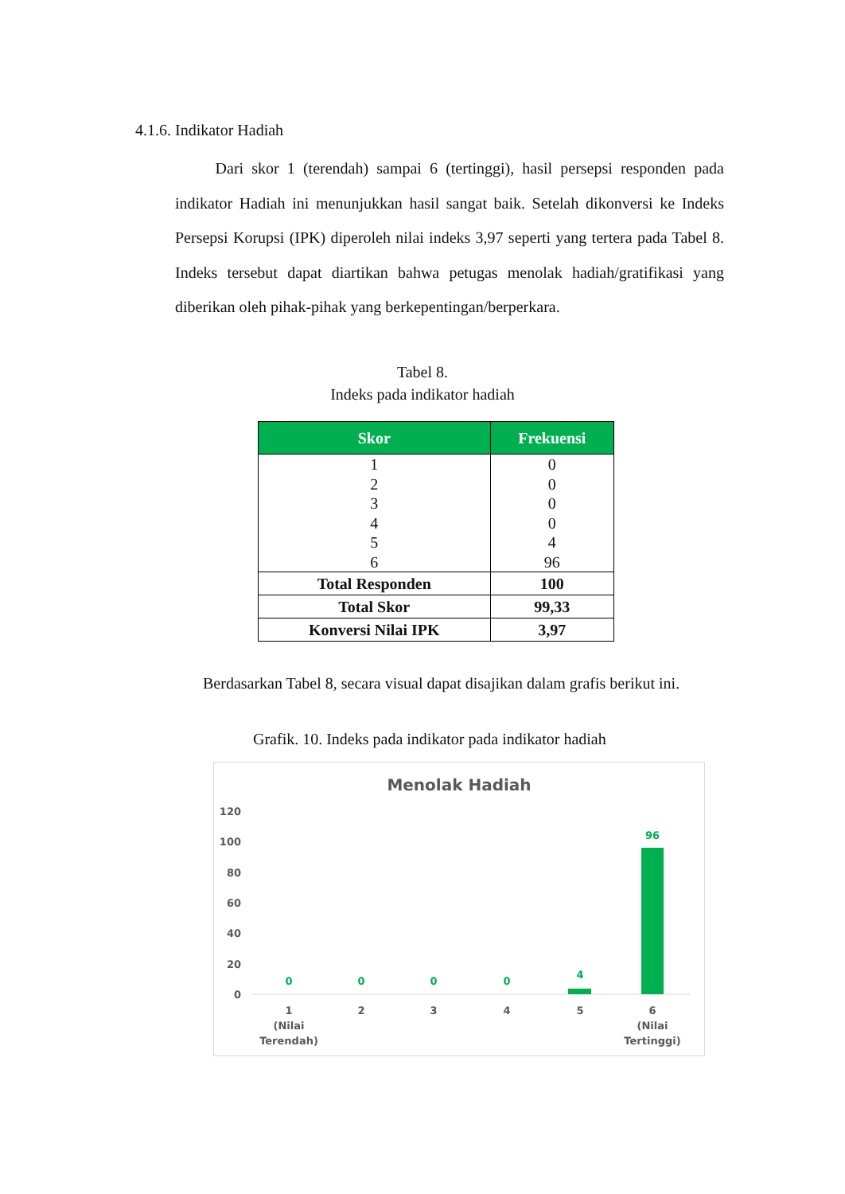4.1.6. Indikator Hadiah
Dari skor 1 (terendah) sampai 6 (tertinggi), hasil persepsi responden pada indikator Hadiah ini menunjukkan hasil sangat baik. Setelah dikonversi ke Indeks Persepsi Korupsi (IPK) diperoleh nilai indeks 3,97 seperti yang tertera pada Tabel 8. Indeks tersebut dapat diartikan bahwa petugas menolak hadiah/gratifikasi yang diberikan oleh pihak-pihak yang berkepentingan/berperkara.
Tabel 8.
Indeks pada indikator hadiah
| Skor | Frekuensi |
| --- | --- |
| 1 | 0 |
| 2 | 0 |
| 3 | 0 |
| 4 | 0 |
| 5 | 4 |
| 6 | 96 |
| Total Responden | 100 |
| Total Skor | 99,33 |
| Konversi Nilai IPK | 3,97 |
Berdasarkan Tabel 8, secara visual dapat disajikan dalam grafis berikut ini.
Grafik. 10. Indeks pada indikator pada indikator hadiah
Menolak Hadiah
120
100
80
60
40
20
0
0
0
0
0
4
96
1
(Nilai
Terendah)
2
3
4
5
6
(Nilai
Tertinggi)